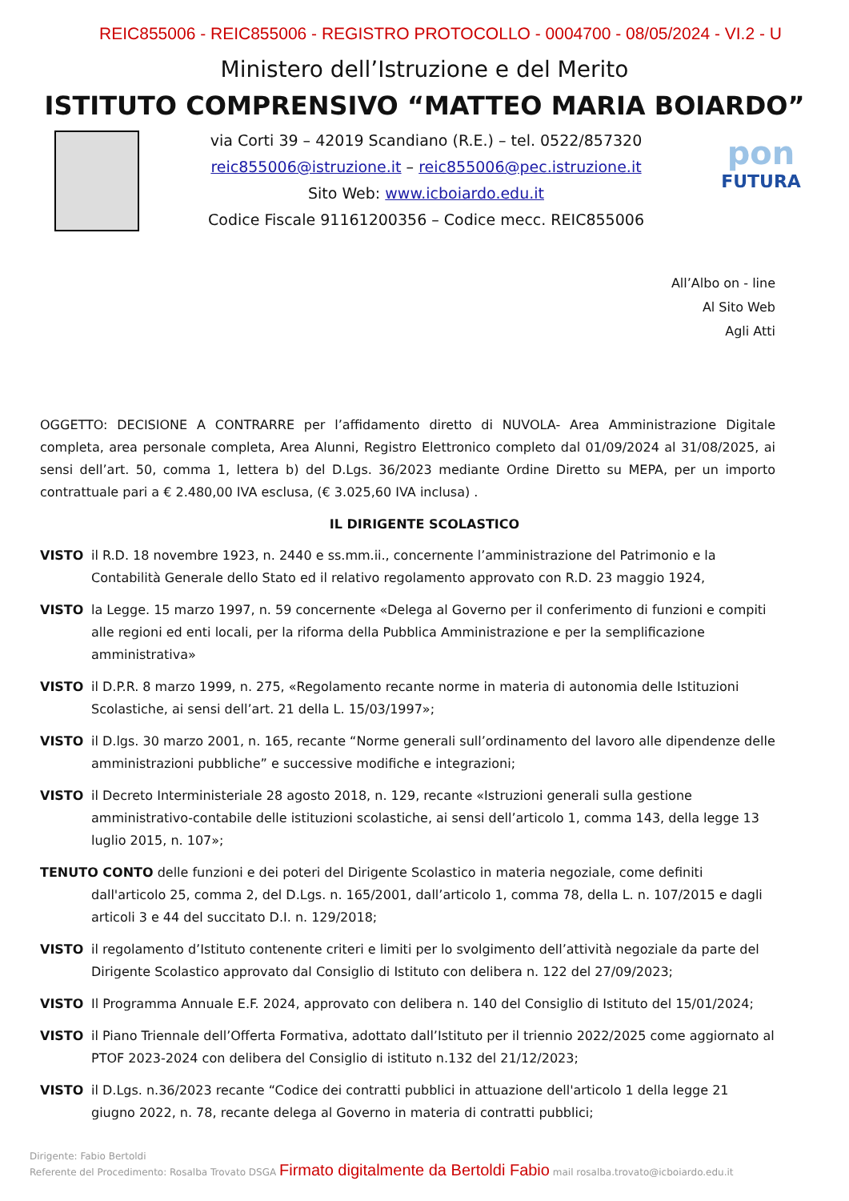REIC855006 - REIC855006 - REGISTRO PROTOCOLLO - 0004700 - 08/05/2024 - VI.2 - U
Ministero dell’Istruzione e del Merito
ISTITUTO COMPRENSIVO “MATTEO MARIA BOIARDO”
via Corti 39 – 42019 Scandiano (R.E.) – tel. 0522/857320
reic855006@istruzione.it – reic855006@pec.istruzione.it
Sito Web: www.icboiardo.edu.it
Codice Fiscale 91161200356 – Codice mecc. REIC855006
pon
FUTURA
All’Albo on - line
Al Sito Web
Agli Atti
OGGETTO: DECISIONE A CONTRARRE per l’affidamento diretto di NUVOLA- Area Amministrazione Digitale completa, area personale completa, Area Alunni, Registro Elettronico completo dal 01/09/2024 al 31/08/2025, ai sensi dell’art. 50, comma 1, lettera b) del D.Lgs. 36/2023 mediante Ordine Diretto su MEPA, per un importo contrattuale pari a € 2.480,00 IVA esclusa, (€ 3.025,60 IVA inclusa) .
IL DIRIGENTE SCOLASTICO
VISTO il R.D. 18 novembre 1923, n. 2440 e ss.mm.ii., concernente l’amministrazione del Patrimonio e la Contabilità Generale dello Stato ed il relativo regolamento approvato con R.D. 23 maggio 1924,
VISTO la Legge. 15 marzo 1997, n. 59 concernente «Delega al Governo per il conferimento di funzioni e compiti alle regioni ed enti locali, per la riforma della Pubblica Amministrazione e per la semplificazione amministrativa»
VISTO il D.P.R. 8 marzo 1999, n. 275, «Regolamento recante norme in materia di autonomia delle Istituzioni Scolastiche, ai sensi dell’art. 21 della L. 15/03/1997»;
VISTO il D.lgs. 30 marzo 2001, n. 165, recante “Norme generali sull’ordinamento del lavoro alle dipendenze delle amministrazioni pubbliche” e successive modifiche e integrazioni;
VISTO il Decreto Interministeriale 28 agosto 2018, n. 129, recante «Istruzioni generali sulla gestione amministrativo-contabile delle istituzioni scolastiche, ai sensi dell’articolo 1, comma 143, della legge 13 luglio 2015, n. 107»;
TENUTO CONTO delle funzioni e dei poteri del Dirigente Scolastico in materia negoziale, come definiti dall'articolo 25, comma 2, del D.Lgs. n. 165/2001, dall’articolo 1, comma 78, della L. n. 107/2015 e dagli articoli 3 e 44 del succitato D.I. n. 129/2018;
VISTO il regolamento d’Istituto contenente criteri e limiti per lo svolgimento dell’attività negoziale da parte del Dirigente Scolastico approvato dal Consiglio di Istituto con delibera n. 122 del 27/09/2023;
VISTO Il Programma Annuale E.F. 2024, approvato con delibera n. 140 del Consiglio di Istituto del 15/01/2024;
VISTO il Piano Triennale dell’Offerta Formativa, adottato dall’Istituto per il triennio 2022/2025 come aggiornato al PTOF 2023-2024 con delibera del Consiglio di istituto n.132 del 21/12/2023;
VISTO il D.Lgs. n.36/2023 recante “Codice dei contratti pubblici in attuazione dell'articolo 1 della legge 21 giugno 2022, n. 78, recante delega al Governo in materia di contratti pubblici;
Dirigente: Fabio Bertoldi
Referente del Procedimento: Rosalba Trovato DSGA Firmato digitalmente da Bertoldi Fabio mail rosalba.trovato@icboiardo.edu.it